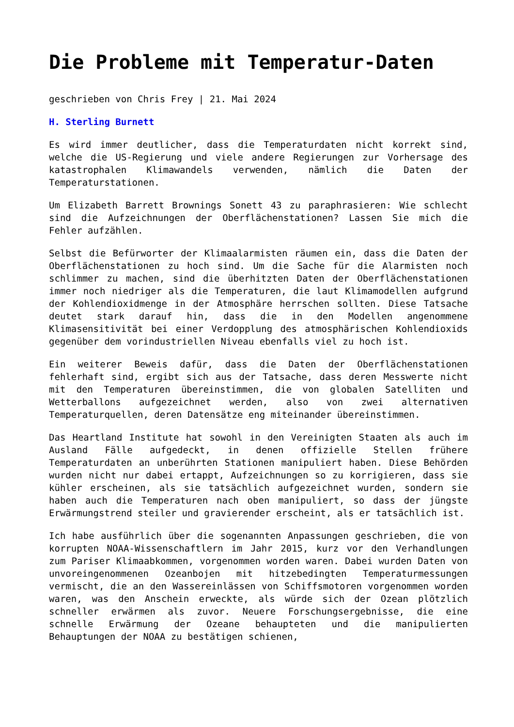Die Probleme mit Temperatur-Daten
geschrieben von Chris Frey | 21. Mai 2024
H. Sterling Burnett
Es wird immer deutlicher, dass die Temperaturdaten nicht korrekt sind, welche die US-Regierung und viele andere Regierungen zur Vorhersage des katastrophalen Klimawandels verwenden, nämlich die Daten der Temperaturstationen.
Um Elizabeth Barrett Brownings Sonett 43 zu paraphrasieren: Wie schlecht sind die Aufzeichnungen der Oberflächenstationen? Lassen Sie mich die Fehler aufzählen.
Selbst die Befürworter der Klimaalarmisten räumen ein, dass die Daten der Oberflächenstationen zu hoch sind. Um die Sache für die Alarmisten noch schlimmer zu machen, sind die überhitzten Daten der Oberflächenstationen immer noch niedriger als die Temperaturen, die laut Klimamodellen aufgrund der Kohlendioxidmenge in der Atmosphäre herrschen sollten. Diese Tatsache deutet stark darauf hin, dass die in den Modellen angenommene Klimasensitivität bei einer Verdopplung des atmosphärischen Kohlendioxids gegenüber dem vorindustriellen Niveau ebenfalls viel zu hoch ist.
Ein weiterer Beweis dafür, dass die Daten der Oberflächenstationen fehlerhaft sind, ergibt sich aus der Tatsache, dass deren Messwerte nicht mit den Temperaturen übereinstimmen, die von globalen Satelliten und Wetterballons aufgezeichnet werden, also von zwei alternativen Temperaturquellen, deren Datensätze eng miteinander übereinstimmen.
Das Heartland Institute hat sowohl in den Vereinigten Staaten als auch im Ausland Fälle aufgedeckt, in denen offizielle Stellen frühere Temperaturdaten an unberührten Stationen manipuliert haben. Diese Behörden wurden nicht nur dabei ertappt, Aufzeichnungen so zu korrigieren, dass sie kühler erscheinen, als sie tatsächlich aufgezeichnet wurden, sondern sie haben auch die Temperaturen nach oben manipuliert, so dass der jüngste Erwärmungstrend steiler und gravierender erscheint, als er tatsächlich ist.
Ich habe ausführlich über die sogenannten Anpassungen geschrieben, die von korrupten NOAA-Wissenschaftlern im Jahr 2015, kurz vor den Verhandlungen zum Pariser Klimaabkommen, vorgenommen worden waren. Dabei wurden Daten von unvoreingenommenen Ozeanbojen mit hitzebedingten Temperaturmessungen vermischt, die an den Wassereinlässen von Schiffsmotoren vorgenommen worden waren, was den Anschein erweckte, als würde sich der Ozean plötzlich schneller erwärmen als zuvor. Neuere Forschungsergebnisse, die eine schnelle Erwärmung der Ozeane behaupteten und die manipulierten Behauptungen der NOAA zu bestätigen schienen,